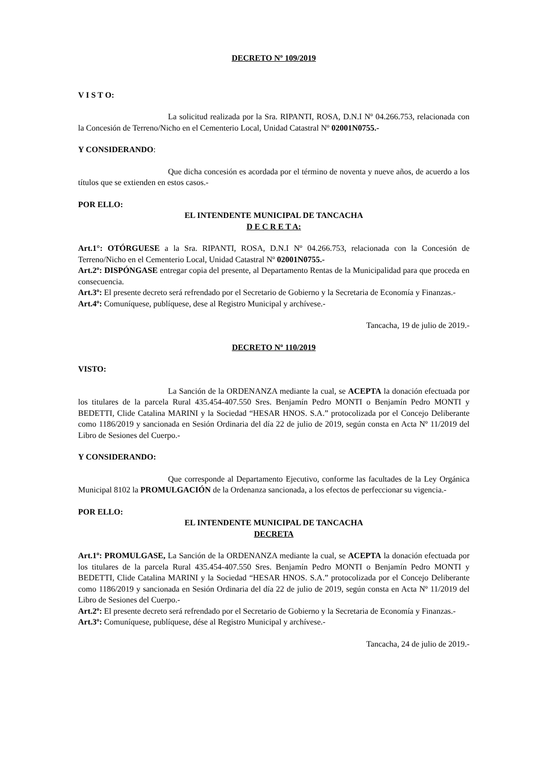DECRETO Nº 109/2019
V I S T O:
La solicitud realizada por la Sra. RIPANTI, ROSA, D.N.I Nº 04.266.753, relacionada con la Concesión de Terreno/Nicho en el Cementerio Local, Unidad Catastral Nº 02001N0755.-
Y CONSIDERANDO:
Que dicha concesión es acordada por el término de noventa y nueve años, de acuerdo a los títulos que se extienden en estos casos.-
POR ELLO:
EL INTENDENTE MUNICIPAL DE TANCACHA
D E C R E T A:
Art.1°: OTÓRGUESE a la Sra. RIPANTI, ROSA, D.N.I Nº 04.266.753, relacionada con la Concesión de Terreno/Nicho en el Cementerio Local, Unidad Catastral Nº 02001N0755.-
Art.2º: DISPÓNGASE entregar copia del presente, al Departamento Rentas de la Municipalidad para que proceda en consecuencia.
Art.3º: El presente decreto será refrendado por el Secretario de Gobierno y la Secretaria de Economía y Finanzas.-
Art.4º: Comuníquese, publíquese, dese al Registro Municipal y archívese.-
Tancacha, 19 de julio de 2019.-
DECRETO Nº 110/2019
VISTO:
La Sanción de la ORDENANZA mediante la cual, se ACEPTA la donación efectuada por los titulares de la parcela Rural 435.454-407.550 Sres. Benjamín Pedro MONTI o Benjamín Pedro MONTI y BEDETTI, Clide Catalina MARINI y la Sociedad “HESAR HNOS. S.A.” protocolizada por el Concejo Deliberante como 1186/2019 y sancionada en Sesión Ordinaria del día 22 de julio de 2019, según consta en Acta Nº 11/2019 del Libro de Sesiones del Cuerpo.-
Y CONSIDERANDO:
Que corresponde al Departamento Ejecutivo, conforme las facultades de la Ley Orgánica Municipal 8102 la PROMULGACIÓN de la Ordenanza sancionada, a los efectos de perfeccionar su vigencia.-
POR ELLO:
EL INTENDENTE MUNICIPAL DE TANCACHA
DECRETA
Art.1º: PROMULGASE, La Sanción de la ORDENANZA mediante la cual, se ACEPTA la donación efectuada por los titulares de la parcela Rural 435.454-407.550 Sres. Benjamín Pedro MONTI o Benjamín Pedro MONTI y BEDETTI, Clide Catalina MARINI y la Sociedad “HESAR HNOS. S.A.” protocolizada por el Concejo Deliberante como 1186/2019 y sancionada en Sesión Ordinaria del día 22 de julio de 2019, según consta en Acta Nº 11/2019 del Libro de Sesiones del Cuerpo.-
Art.2º: El presente decreto será refrendado por el Secretario de Gobierno y la Secretaria de Economía y Finanzas.-
Art.3º: Comuníquese, publíquese, dése al Registro Municipal y archívese.-
Tancacha, 24 de julio de 2019.-